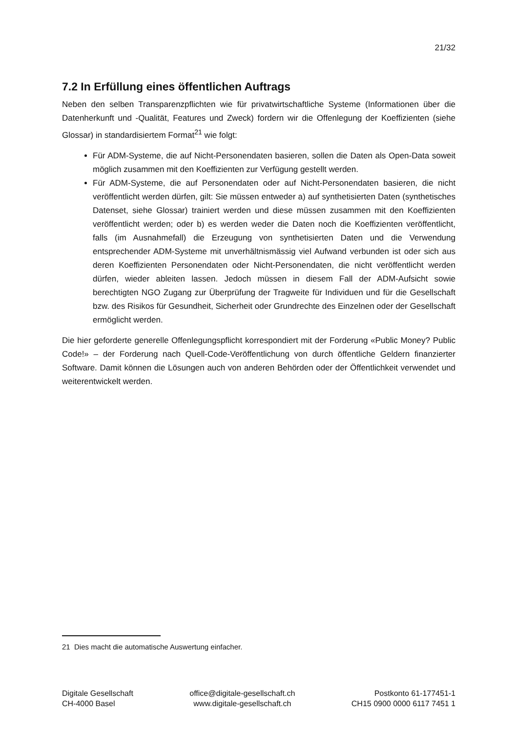21/32
7.2 In Erfüllung eines öffentlichen Auftrags
Neben den selben Transparenzpflichten wie für privatwirtschaftliche Systeme (Informationen über die Datenherkunft und -Qualität, Features und Zweck) fordern wir die Offenlegung der Koeffizienten (siehe Glossar) in standardisiertem Format<sup>21</sup> wie folgt:
Für ADM-Systeme, die auf Nicht-Personendaten basieren, sollen die Daten als Open-Data soweit möglich zusammen mit den Koeffizienten zur Verfügung gestellt werden.
Für ADM-Systeme, die auf Personendaten oder auf Nicht-Personendaten basieren, die nicht veröffentlicht werden dürfen, gilt: Sie müssen entweder a) auf synthetisierten Daten (synthetisches Datenset, siehe Glossar) trainiert werden und diese müssen zusammen mit den Koeffizienten veröffentlicht werden; oder b) es werden weder die Daten noch die Koeffizienten veröffentlicht, falls (im Ausnahmefall) die Erzeugung von synthetisierten Daten und die Verwendung entsprechender ADM-Systeme mit unverhältnismässig viel Aufwand verbunden ist oder sich aus deren Koeffizienten Personendaten oder Nicht-Personendaten, die nicht veröffentlicht werden dürfen, wieder ableiten lassen. Jedoch müssen in diesem Fall der ADM-Aufsicht sowie berechtigten NGO Zugang zur Überprüfung der Tragweite für Individuen und für die Gesellschaft bzw. des Risikos für Gesundheit, Sicherheit oder Grundrechte des Einzelnen oder der Gesellschaft ermöglicht werden.
Die hier geforderte generelle Offenlegungspflicht korrespondiert mit der Forderung «Public Money? Public Code!» – der Forderung nach Quell-Code-Veröffentlichung von durch öffentliche Geldern finanzierter Software. Damit können die Lösungen auch von anderen Behörden oder der Öffentlichkeit verwendet und weiterentwickelt werden.
21 Dies macht die automatische Auswertung einfacher.
Digitale Gesellschaft
CH-4000 Basel
office@digitale-gesellschaft.ch
www.digitale-gesellschaft.ch
Postkonto 61-177451-1
CH15 0900 0000 6117 7451 1